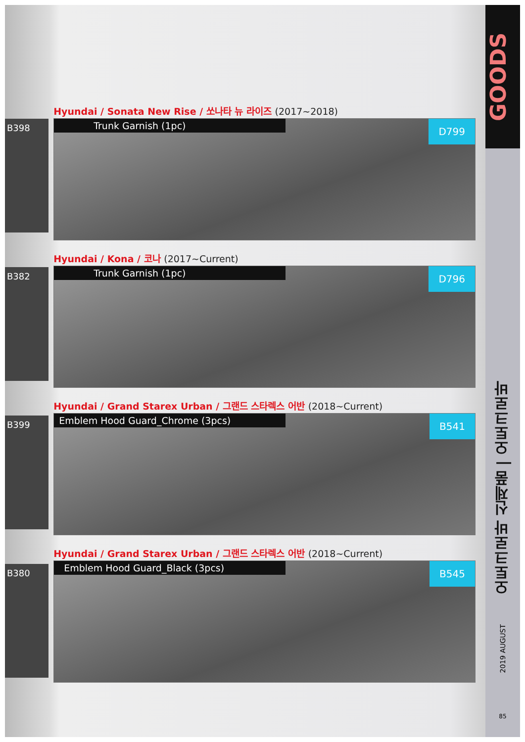B398
B382
B399
B380
Hyundai / Sonata New Rise / 쏘나타 뉴 라이즈 (2017~2018)
Trunk Garnish (1pc)
D799
Hyundai / Kona / 코나 (2017~Current)
Trunk Garnish (1pc)
D796
Hyundai / Grand Starex Urban / 그랜드 스타렉스 어반 (2018~Current)
Emblem Hood Guard_Chrome (3pcs)
B541
Hyundai / Grand Starex Urban / 그랜드 스타렉스 어반 (2018~Current)
Emblem Hood Guard_Black (3pcs)
B545
GOODS
오토크로바 신제품 | 오토크로바
2019 AUGUST
85